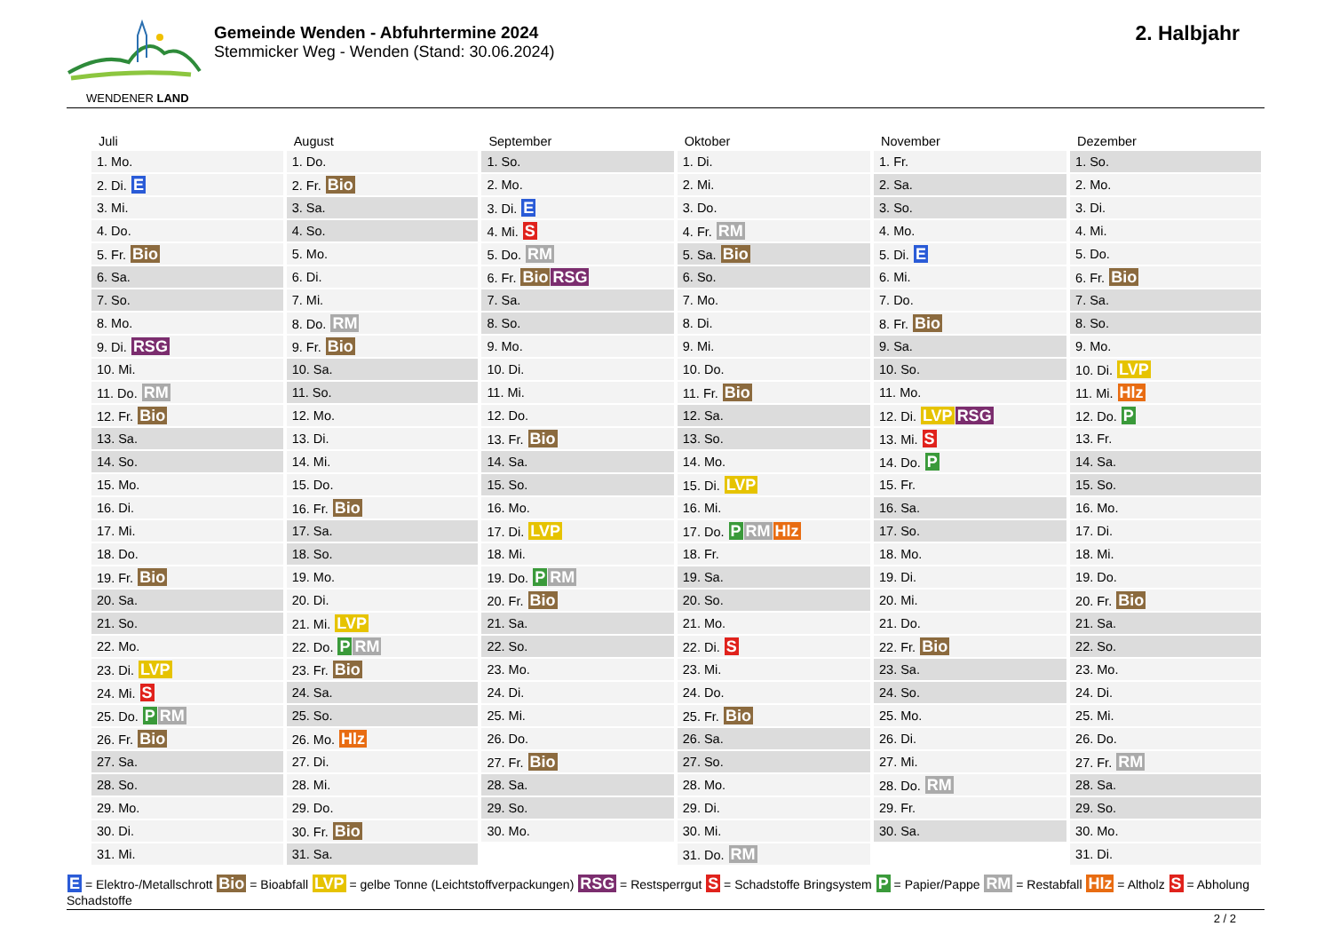WENDENER LAND
Gemeinde Wenden - Abfuhrtermine 2024
Stemmicker Weg - Wenden (Stand: 30.06.2024)
2. Halbjahr
| Juli | August | September | Oktober | November | Dezember |
| --- | --- | --- | --- | --- | --- |
| 1. Mo. | 1. Do. | 1. So. | 1. Di. | 1. Fr. | 1. So. |
| 2. Di. E | 2. Fr. Bio | 2. Mo. | 2. Mi. | 2. Sa. | 2. Mo. |
| 3. Mi. | 3. Sa. | 3. Di. E | 3. Do. | 3. So. | 3. Di. |
| 4. Do. | 4. So. | 4. Mi. S | 4. Fr. RM | 4. Mo. | 4. Mi. |
| 5. Fr. Bio | 5. Mo. | 5. Do. RM | 5. Sa. Bio | 5. Di. E | 5. Do. |
| 6. Sa. | 6. Di. | 6. Fr. Bio RSG | 6. So. | 6. Mi. | 6. Fr. Bio |
| 7. So. | 7. Mi. | 7. Sa. | 7. Mo. | 7. Do. | 7. Sa. |
| 8. Mo. | 8. Do. RM | 8. So. | 8. Di. | 8. Fr. Bio | 8. So. |
| 9. Di. RSG | 9. Fr. Bio | 9. Mo. | 9. Mi. | 9. Sa. | 9. Mo. |
| 10. Mi. | 10. Sa. | 10. Di. | 10. Do. | 10. So. | 10. Di. LVP |
| 11. Do. RM | 11. So. | 11. Mi. | 11. Fr. Bio | 11. Mo. | 11. Mi. Hlz |
| 12. Fr. Bio | 12. Mo. | 12. Do. | 12. Sa. | 12. Di. LVP RSG | 12. Do. P |
| 13. Sa. | 13. Di. | 13. Fr. Bio | 13. So. | 13. Mi. S | 13. Fr. |
| 14. So. | 14. Mi. | 14. Sa. | 14. Mo. | 14. Do. P | 14. Sa. |
| 15. Mo. | 15. Do. | 15. So. | 15. Di. LVP | 15. Fr. | 15. So. |
| 16. Di. | 16. Fr. Bio | 16. Mo. | 16. Mi. | 16. Sa. | 16. Mo. |
| 17. Mi. | 17. Sa. | 17. Di. LVP | 17. Do. P RM Hlz | 17. So. | 17. Di. |
| 18. Do. | 18. So. | 18. Mi. | 18. Fr. | 18. Mo. | 18. Mi. |
| 19. Fr. Bio | 19. Mo. | 19. Do. P RM | 19. Sa. | 19. Di. | 19. Do. |
| 20. Sa. | 20. Di. | 20. Fr. Bio | 20. So. | 20. Mi. | 20. Fr. Bio |
| 21. So. | 21. Mi. LVP | 21. Sa. | 21. Mo. | 21. Do. | 21. Sa. |
| 22. Mo. | 22. Do. P RM | 22. So. | 22. Di. S | 22. Fr. Bio | 22. So. |
| 23. Di. LVP | 23. Fr. Bio | 23. Mo. | 23. Mi. | 23. Sa. | 23. Mo. |
| 24. Mi. S | 24. Sa. | 24. Di. | 24. Do. | 24. So. | 24. Di. |
| 25. Do. P RM | 25. So. | 25. Mi. | 25. Fr. Bio | 25. Mo. | 25. Mi. |
| 26. Fr. Bio | 26. Mo. Hlz | 26. Do. | 26. Sa. | 26. Di. | 26. Do. |
| 27. Sa. | 27. Di. | 27. Fr. Bio | 27. So. | 27. Mi. | 27. Fr. RM |
| 28. So. | 28. Mi. | 28. Sa. | 28. Mo. | 28. Do. RM | 28. Sa. |
| 29. Mo. | 29. Do. | 29. So. | 29. Di. | 29. Fr. | 29. So. |
| 30. Di. | 30. Fr. Bio | 30. Mo. | 30. Mi. | 30. Sa. | 30. Mo. |
| 31. Mi. | 31. Sa. | | 31. Do. RM | | 31. Di. |
E = Elektro-/Metallschrott Bio = Bioabfall LVP = gelbe Tonne (Leichtstoffverpackungen) RSG = Restsperrgut S = Schadstoffe Bringsystem P = Papier/Pappe RM = Restabfall Hlz = Altholz S = Abholung Schadstoffe
2 / 2